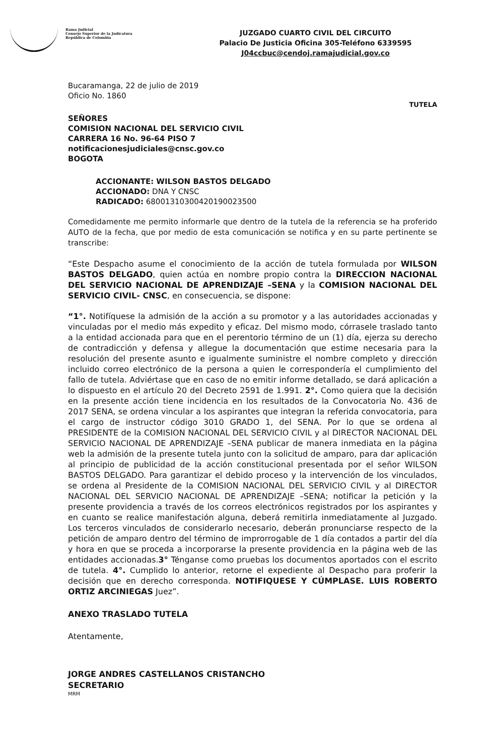Rama Judicial
Consejo Superior de la Judicatura
República de Colombia
JUZGADO CUARTO CIVIL DEL CIRCUITO
Palacio De Justicia Oficina 305-Teléfono 6339595
J04ccbuc@cendoj.ramajudicial.gov.co
Bucaramanga, 22 de julio de 2019
Oficio No. 1860
TUTELA
SEÑORES
COMISION NACIONAL DEL SERVICIO CIVIL
CARRERA 16 No. 96-64 PISO 7
notificacionesjudiciales@cnsc.gov.co
BOGOTA
ACCIONANTE: WILSON BASTOS DELGADO
ACCIONADO: DNA Y CNSC
RADICADO: 68001310300420190023500
Comedidamente me permito informarle que dentro de la tutela de la referencia se ha proferido AUTO de la fecha, que por medio de esta comunicación se notifica y en su parte pertinente se transcribe:
“Este Despacho asume el conocimiento de la acción de tutela formulada por WILSON BASTOS DELGADO, quien actúa en nombre propio contra la DIRECCION NACIONAL DEL SERVICIO NACIONAL DE APRENDIZAJE –SENA y la COMISION NACIONAL DEL SERVICIO CIVIL- CNSC, en consecuencia, se dispone:
“1°. Notifíquese la admisión de la acción a su promotor y a las autoridades accionadas y vinculadas por el medio más expedito y eficaz. Del mismo modo, córrasele traslado tanto a la entidad accionada para que en el perentorio término de un (1) día, ejerza su derecho de contradicción y defensa y allegue la documentación que estime necesaria para la resolución del presente asunto e igualmente suministre el nombre completo y dirección incluido correo electrónico de la persona a quien le correspondería el cumplimiento del fallo de tutela. Adviértase que en caso de no emitir informe detallado, se dará aplicación a lo dispuesto en el artículo 20 del Decreto 2591 de 1.991. 2°. Como quiera que la decisión en la presente acción tiene incidencia en los resultados de la Convocatoria No. 436 de 2017 SENA, se ordena vincular a los aspirantes que integran la referida convocatoria, para el cargo de instructor código 3010 GRADO 1, del SENA. Por lo que se ordena al PRESIDENTE de la COMISION NACIONAL DEL SERVICIO CIVIL y al DIRECTOR NACIONAL DEL SERVICIO NACIONAL DE APRENDIZAJE –SENA publicar de manera inmediata en la página web la admisión de la presente tutela junto con la solicitud de amparo, para dar aplicación al principio de publicidad de la acción constitucional presentada por el señor WILSON BASTOS DELGADO. Para garantizar el debido proceso y la intervención de los vinculados, se ordena al Presidente de la COMISION NACIONAL DEL SERVICIO CIVIL y al DIRECTOR NACIONAL DEL SERVICIO NACIONAL DE APRENDIZAJE –SENA; notificar la petición y la presente providencia a través de los correos electrónicos registrados por los aspirantes y en cuanto se realice manifestación alguna, deberá remitirla inmediatamente al Juzgado. Los terceros vinculados de considerarlo necesario, deberán pronunciarse respecto de la petición de amparo dentro del término de improrrogable de 1 día contados a partir del día y hora en que se proceda a incorporarse la presente providencia en la página web de las entidades accionadas.3° Ténganse como pruebas los documentos aportados con el escrito de tutela. 4°. Cumplido lo anterior, retorne el expediente al Despacho para proferir la decisión que en derecho corresponda. NOTIFIQUESE Y CÚMPLASE. LUIS ROBERTO ORTIZ ARCINIEGAS Juez”.
ANEXO TRASLADO TUTELA
Atentamente,
JORGE ANDRES CASTELLANOS CRISTANCHO
SECRETARIO
MRM